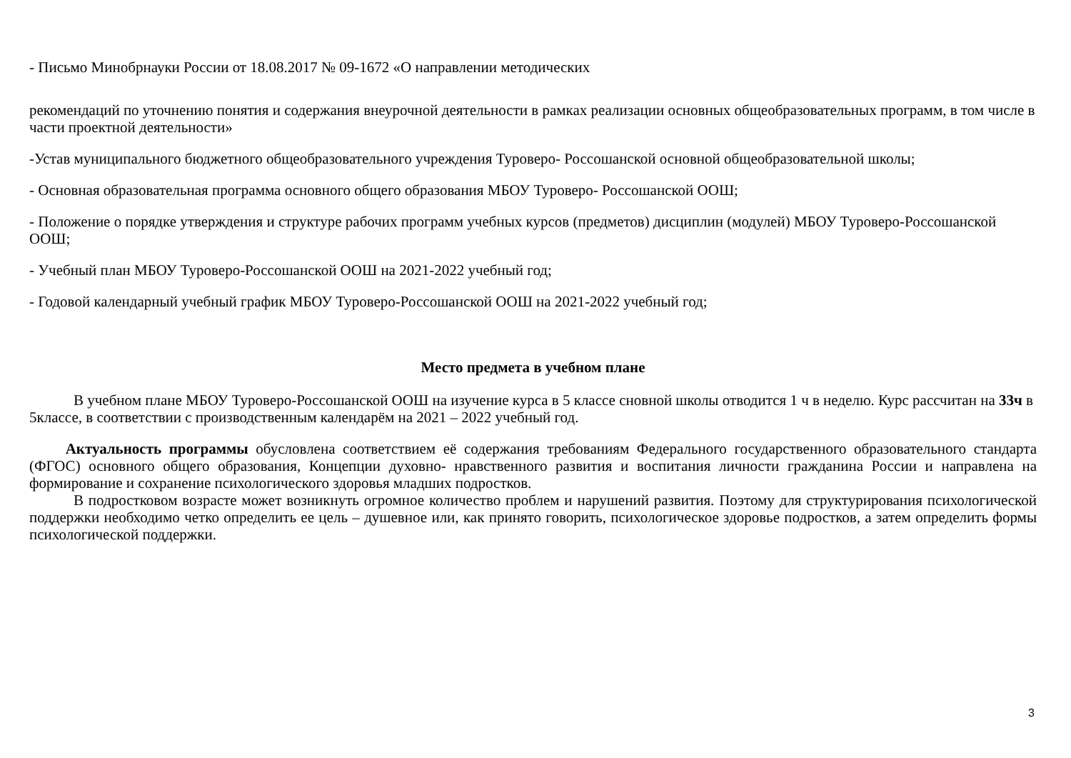- Письмо Минобрнауки России от 18.08.2017 № 09-1672 «О направлении методических
рекомендаций по уточнению понятия и содержания внеурочной деятельности в рамках реализации основных общеобразовательных программ, в том числе в части проектной деятельности»
-Устав муниципального бюджетного общеобразовательного учреждения Туроверо- Россошанской основной общеобразовательной школы;
- Основная образовательная программа основного общего образования МБОУ Туроверо- Россошанской ООШ;
- Положение о порядке утверждения и структуре рабочих программ учебных курсов (предметов) дисциплин (модулей) МБОУ Туроверо-Россошанской ООШ;
- Учебный план МБОУ Туроверо-Россошанской ООШ на 2021-2022 учебный год;
- Годовой календарный учебный график МБОУ Туроверо-Россошанской ООШ на 2021-2022 учебный год;
Место предмета в учебном плане
В учебном плане МБОУ Туроверо-Россошанской ООШ на изучение курса в 5 классе сновной школы отводится 1 ч в неделю. Курс рассчитан на 33ч в 5классе, в соответствии с производственным календарём на 2021 – 2022 учебный год.
Актуальность программы обусловлена соответствием её содержания требованиям Федерального государственного образовательного стандарта (ФГОС) основного общего образования, Концепции духовно- нравственного развития и воспитания личности гражданина России и направлена на формирование и сохранение психологического здоровья младших подростков.
В подростковом возрасте может возникнуть огромное количество проблем и нарушений развития. Поэтому для структурирования психологической поддержки необходимо четко определить ее цель – душевное или, как принято говорить, психологическое здоровье подростков, а затем определить формы психологической поддержки.
3